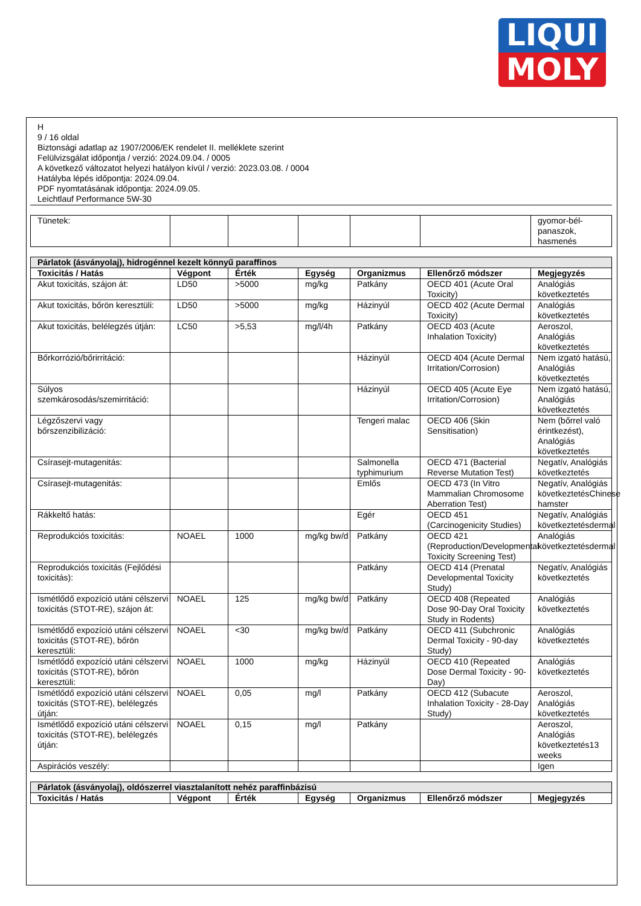LIQUI
MOLY
H
9 / 16 oldal
Biztonsági adatlap az 1907/2006/EK rendelet II. melléklete szerint
Felülvizsgálat időpontja / verzió: 2024.09.04. / 0005
A következő változatot helyezi hatályon kívül / verzió: 2023.03.08. / 0004
Hatályba lépés időpontja: 2024.09.04.
PDF nyomtatásának időpontja: 2024.09.05.
Leichtlauf Performance 5W-30
| Tünetek: | | | | | | gyomor-bél-panaszok, hasmenés |
| Párlatok (ásványolaj), hidrogénnel kezelt könnyű paraffinos | | | | | | |
| --- | --- | --- | --- | --- | --- | --- |
| Toxicitás / Hatás | Végpont | Érték | Egység | Organizmus | Ellenőrző módszer | Megjegyzés |
| Akut toxicitás, szájon át: | LD50 | >5000 | mg/kg | Patkány | OECD 401 (Acute Oral Toxicity) | Analógiás következtetés |
| Akut toxicitás, bőrön keresztüli: | LD50 | >5000 | mg/kg | Házinyúl | OECD 402 (Acute Dermal Toxicity) | Analógiás következtetés |
| Akut toxicitás, belélegzés útján: | LC50 | >5,53 | mg/l/4h | Patkány | OECD 403 (Acute Inhalation Toxicity) | Aeroszol, Analógiás következtetés |
| Bőrkorrózió/bőrirritáció: | | | | Házinyúl | OECD 404 (Acute Dermal Irritation/Corrosion) | Nem izgató hatású, Analógiás következtetés |
| Súlyos szemkárosodás/szemirritáció: | | | | Házinyúl | OECD 405 (Acute Eye Irritation/Corrosion) | Nem izgató hatású, Analógiás következtetés |
| Légzőszervi vagy bőrszenzibilizáció: | | | | Tengeri malac | OECD 406 (Skin Sensitisation) | Nem (bőrrel való érintkezést), Analógiás következtetés |
| Csírasejt-mutagenitás: | | | | Salmonella typhimurium | OECD 471 (Bacterial Reverse Mutation Test) | Negatív, Analógiás következtetés |
| Csírasejt-mutagenitás: | | | | Emlős | OECD 473 (In Vitro Mammalian Chromosome Aberration Test) | Negatív, Analógiás következtetésChinese hamster |
| Rákkeltő hatás: | | | | Egér | OECD 451 (Carcinogenicity Studies) | Negatív, Analógiás következtetésdermal |
| Reprodukciós toxicitás: | NOAEL | 1000 | mg/kg bw/d | Patkány | OECD 421 (Reproduction/Developmental Toxicity Screening Test) | Analógiás következtetésdermal |
| Reprodukciós toxicitás (Fejlődési toxicitás): | | | | Patkány | OECD 414 (Prenatal Developmental Toxicity Study) | Negatív, Analógiás következtetés |
| Ismétlődő expozíció utáni célszervi toxicitás (STOT-RE), szájon át: | NOAEL | 125 | mg/kg bw/d | Patkány | OECD 408 (Repeated Dose 90-Day Oral Toxicity Study in Rodents) | Analógiás következtetés |
| Ismétlődő expozíció utáni célszervi toxicitás (STOT-RE), bőrön keresztüli: | NOAEL | <30 | mg/kg bw/d | Patkány | OECD 411 (Subchronic Dermal Toxicity - 90-day Study) | Analógiás következtetés |
| Ismétlődő expozíció utáni célszervi toxicitás (STOT-RE), bőrön keresztüli: | NOAEL | 1000 | mg/kg | Házinyúl | OECD 410 (Repeated Dose Dermal Toxicity - 90-Day) | Analógiás következtetés |
| Ismétlődő expozíció utáni célszervi toxicitás (STOT-RE), belélegzés útján: | NOAEL | 0,05 | mg/l | Patkány | OECD 412 (Subacute Inhalation Toxicity - 28-Day Study) | Aeroszol, Analógiás következtetés |
| Ismétlődő expozíció utáni célszervi toxicitás (STOT-RE), belélegzés útján: | NOAEL | 0,15 | mg/l | Patkány | | Aeroszol, Analógiás következtetés13 weeks |
| Aspirációs veszély: | | | | | | Igen |
| Párlatok (ásványolaj), oldószerrel viasztalanított nehéz paraffinbázisú | | | | | | |
| --- | --- | --- | --- | --- | --- | --- |
| Toxicitás / Hatás | Végpont | Érték | Egység | Organizmus | Ellenőrző módszer | Megjegyzés |